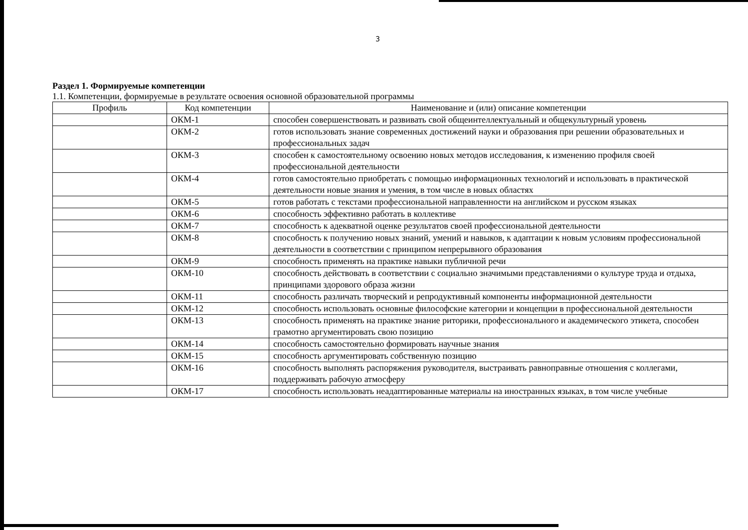3
Раздел 1. Формируемые компетенции
1.1. Компетенции, формируемые в результате освоения основной образовательной программы
| Профиль | Код компетенции | Наименование и (или) описание компетенции |
| --- | --- | --- |
| | ОКМ-1 | способен совершенствовать и развивать свой общеинтеллектуальный и общекультурный уровень |
| | ОКМ-2 | готов использовать знание современных достижений науки и образования при решении образовательных и профессиональных задач |
| | ОКМ-3 | способен к самостоятельному освоению новых методов исследования, к изменению профиля своей профессиональной деятельности |
| | ОКМ-4 | готов самостоятельно приобретать с помощью информационных технологий и использовать в практической деятельности новые знания и умения, в том числе в новых областях |
| | ОКМ-5 | готов работать с текстами профессиональной направленности на английском и русском языках |
| | ОКМ-6 | способность эффективно работать в коллективе |
| | ОКМ-7 | способность к адекватной оценке результатов своей профессиональной деятельности |
| | ОКМ-8 | способность к получению новых знаний, умений и навыков, к адаптации к новым условиям профессиональной деятельности в соответствии с принципом непрерывного образования |
| | ОКМ-9 | способность применять на практике навыки публичной речи |
| | ОКМ-10 | способность действовать в соответствии с социально значимыми представлениями о культуре труда и отдыха, принципами здорового образа жизни |
| | ОКМ-11 | способность различать творческий и репродуктивный компоненты информационной деятельности |
| | ОКМ-12 | способность использовать основные философские категории и концепции в профессиональной деятельности |
| | ОКМ-13 | способность применять на практике знание риторики, профессионального и академического этикета, способен грамотно аргументировать свою позицию |
| | ОКМ-14 | способность самостоятельно формировать научные знания |
| | ОКМ-15 | способность аргументировать собственную позицию |
| | ОКМ-16 | способность выполнять распоряжения руководителя, выстраивать равноправные отношения с коллегами, поддерживать рабочую атмосферу |
| | ОКМ-17 | способность использовать неадаптированные материалы на иностранных языках, в том числе учебные |